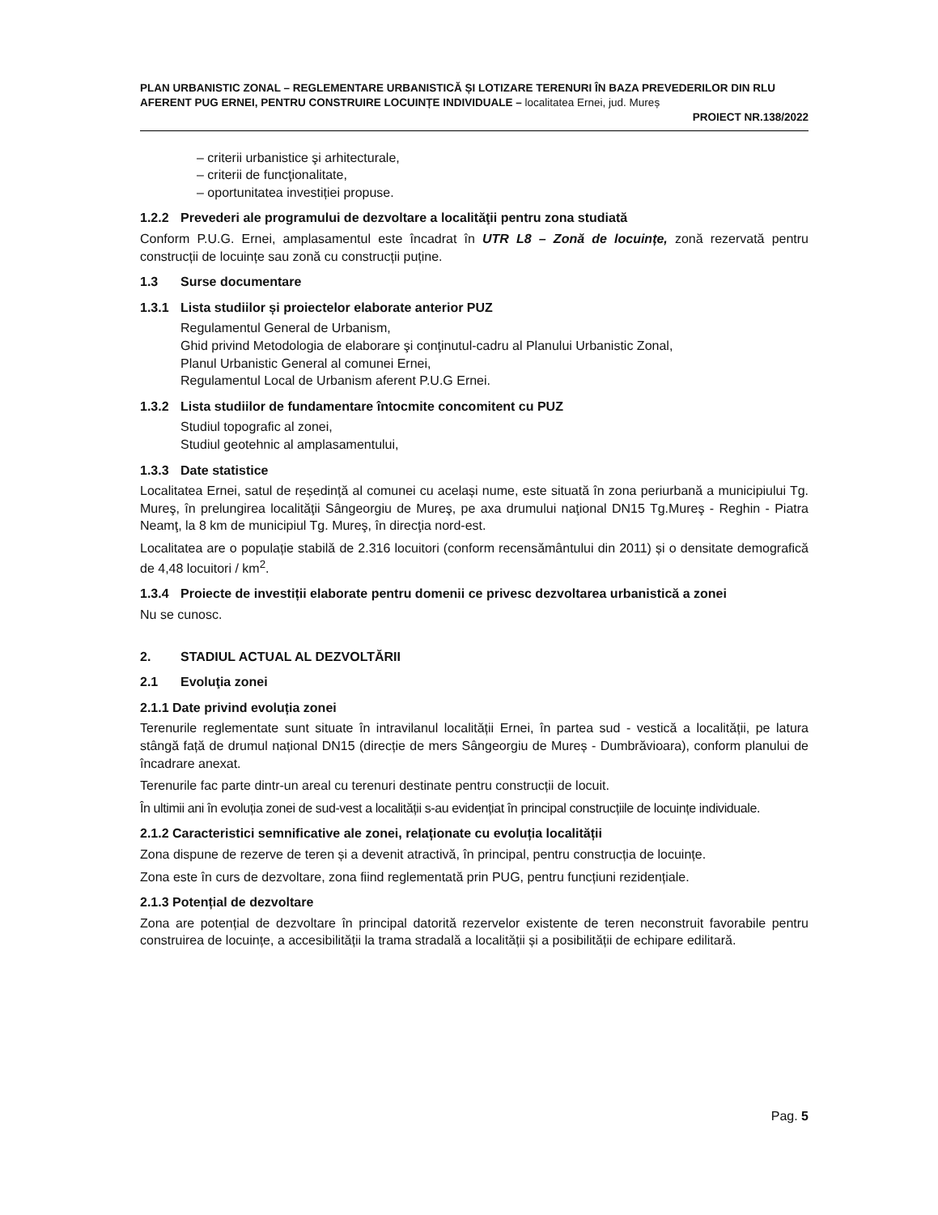PLAN URBANISTIC ZONAL – REGLEMENTARE URBANISTICĂ ȘI LOTIZARE TERENURI ÎN BAZA PREVEDERILOR DIN RLU AFERENT PUG ERNEI, PENTRU CONSTRUIRE LOCUINȚE INDIVIDUALE – localitatea Ernei, jud. Mureș
PROIECT NR.138/2022
– criterii urbanistice şi arhitecturale,
– criterii de funcţionalitate,
– oportunitatea investiției propuse.
1.2.2 Prevederi ale programului de dezvoltare a localităţii pentru zona studiată
Conform P.U.G. Ernei, amplasamentul este încadrat în UTR L8 – Zonă de locuințe, zonă rezervată pentru construcții de locuințe sau zonă cu construcții puține.
1.3 Surse documentare
1.3.1 Lista studiilor și proiectelor elaborate anterior PUZ
Regulamentul General de Urbanism,
Ghid privind Metodologia de elaborare şi conţinutul-cadru al Planului Urbanistic Zonal,
Planul Urbanistic General al comunei Ernei,
Regulamentul Local de Urbanism aferent P.U.G Ernei.
1.3.2 Lista studiilor de fundamentare întocmite concomitent cu PUZ
Studiul topografic al zonei,
Studiul geotehnic al amplasamentului,
1.3.3 Date statistice
Localitatea Ernei, satul de reședință al comunei cu același nume, este situată în zona periurbană a municipiului Tg. Mureş, în prelungirea localităţii Sângeorgiu de Mureş, pe axa drumului naţional DN15 Tg.Mureş - Reghin - Piatra Neamţ, la 8 km de municipiul Tg. Mureş, în direcţia nord-est.
Localitatea are o populație stabilă de 2.316 locuitori (conform recensământului din 2011) și o densitate demografică de 4,48 locuitori / km<sup>2</sup>.
1.3.4 Proiecte de investiții elaborate pentru domenii ce privesc dezvoltarea urbanistică a zonei
Nu se cunosc.
2. STADIUL ACTUAL AL DEZVOLTĂRII
2.1 Evoluţia zonei
2.1.1 Date privind evoluția zonei
Terenurile reglementate sunt situate în intravilanul localității Ernei, în partea sud - vestică a localității, pe latura stângă față de drumul național DN15 (direcție de mers Sângeorgiu de Mureș - Dumbrăvioara), conform planului de încadrare anexat.
Terenurile fac parte dintr-un areal cu terenuri destinate pentru construcții de locuit.
În ultimii ani în evoluția zonei de sud-vest a localității s-au evidențiat în principal construcțiile de locuințe individuale.
2.1.2 Caracteristici semnificative ale zonei, relaționate cu evoluția localității
Zona dispune de rezerve de teren și a devenit atractivă, în principal, pentru construcția de locuințe.
Zona este în curs de dezvoltare, zona fiind reglementată prin PUG, pentru funcțiuni rezidențiale.
2.1.3 Potențial de dezvoltare
Zona are potențial de dezvoltare în principal datorită rezervelor existente de teren neconstruit favorabile pentru construirea de locuințe, a accesibilității la trama stradală a localității și a posibilității de echipare edilitară.
Pag. 5